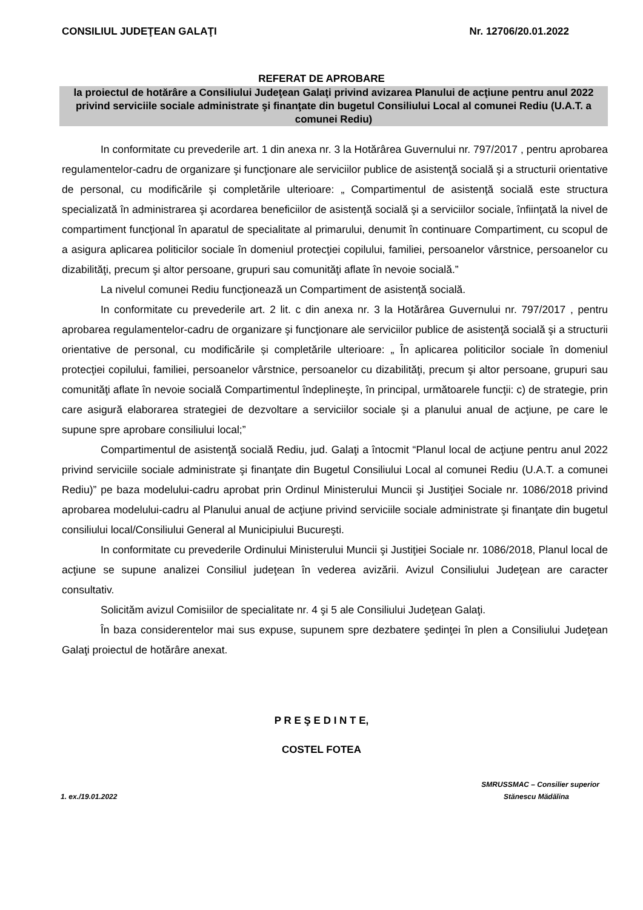CONSILIUL JUDEŢEAN GALAŢI Nr. 12706/20.01.2022
REFERAT DE APROBARE
la proiectul de hotărâre a Consiliului Judeţean Galaţi privind avizarea Planului de acţiune pentru anul 2022 privind serviciile sociale administrate şi finanţate din bugetul Consiliului Local al comunei Rediu (U.A.T. a comunei Rediu)
In conformitate cu prevederile art. 1 din anexa nr. 3 la Hotărârea Guvernului nr. 797/2017 , pentru aprobarea regulamentelor-cadru de organizare şi funcţionare ale serviciilor publice de asistenţă socială şi a structurii orientative de personal, cu modificările și completările ulterioare: „ Compartimentul de asistenţă socială este structura specializată în administrarea şi acordarea beneficiilor de asistenţă socială şi a serviciilor sociale, înfiinţată la nivel de compartiment funcţional în aparatul de specialitate al primarului, denumit în continuare Compartiment, cu scopul de a asigura aplicarea politicilor sociale în domeniul protecţiei copilului, familiei, persoanelor vârstnice, persoanelor cu dizabilităţi, precum şi altor persoane, grupuri sau comunităţi aflate în nevoie socială.”
La nivelul comunei Rediu funcţionează un Compartiment de asistență socială.
In conformitate cu prevederile art. 2 lit. c din anexa nr. 3 la Hotărârea Guvernului nr. 797/2017 , pentru aprobarea regulamentelor-cadru de organizare şi funcţionare ale serviciilor publice de asistenţă socială şi a structurii orientative de personal, cu modificările și completările ulterioare: „ În aplicarea politicilor sociale în domeniul protecţiei copilului, familiei, persoanelor vârstnice, persoanelor cu dizabilităţi, precum şi altor persoane, grupuri sau comunităţi aflate în nevoie socială Compartimentul îndeplineşte, în principal, următoarele funcţii: c) de strategie, prin care asigură elaborarea strategiei de dezvoltare a serviciilor sociale şi a planului anual de acţiune, pe care le supune spre aprobare consiliului local;”
Compartimentul de asistenţă socială Rediu, jud. Galaţi a întocmit “Planul local de acţiune pentru anul 2022 privind serviciile sociale administrate şi finanţate din Bugetul Consiliului Local al comunei Rediu (U.A.T. a comunei Rediu)” pe baza modelului-cadru aprobat prin Ordinul Ministerului Muncii şi Justiţiei Sociale nr. 1086/2018 privind aprobarea modelului-cadru al Planului anual de acţiune privind serviciile sociale administrate şi finanţate din bugetul consiliului local/Consiliului General al Municipiului Bucureşti.
In conformitate cu prevederile Ordinului Ministerului Muncii şi Justiţiei Sociale nr. 1086/2018, Planul local de acţiune se supune analizei Consiliul judeţean în vederea avizării. Avizul Consiliului Judeţean are caracter consultativ.
Solicităm avizul Comisiilor de specialitate nr. 4 şi 5 ale Consiliului Judeţean Galaţi.
În baza considerentelor mai sus expuse, supunem spre dezbatere şedinţei în plen a Consiliului Judeţean Galaţi proiectul de hotărâre anexat.
P R E Ş E D I N T E,
COSTEL FOTEA
SMRUSSMAC – Consilier superior
1. ex./19.01.2022 Stănescu Mădălina